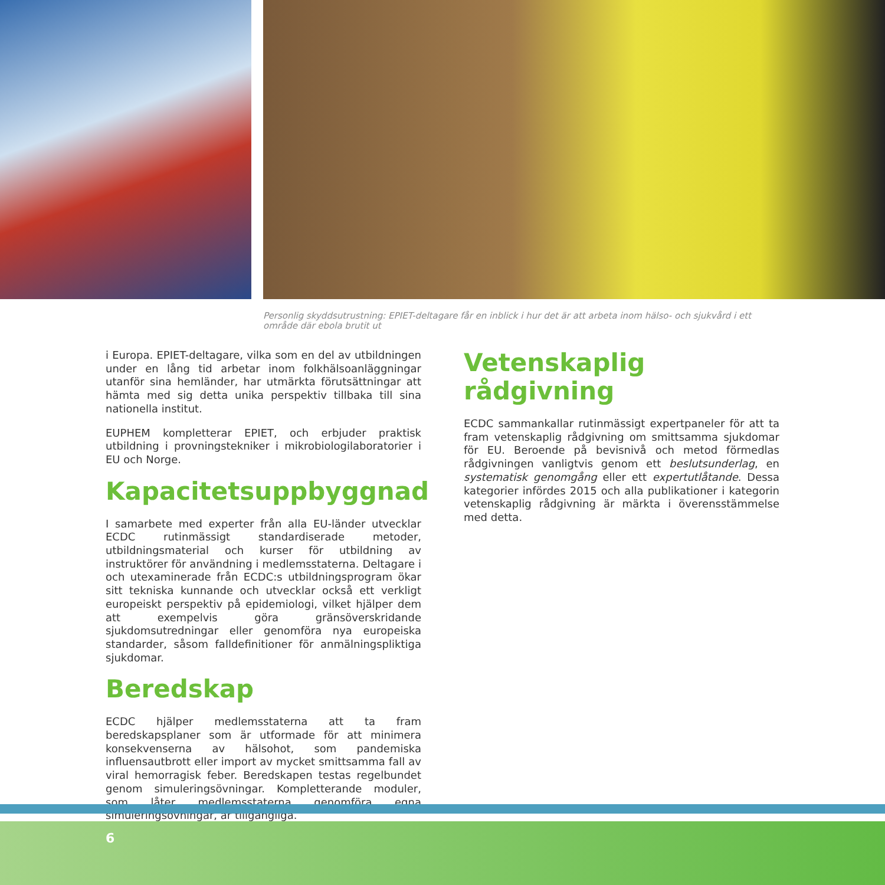Personlig skyddsutrustning: EPIET-deltagare får en inblick i hur det är att arbeta inom hälso- och sjukvård i ett område där ebola brutit ut
i Europa. EPIET-deltagare, vilka som en del av utbildningen under en lång tid arbetar inom folkhälsoanläggningar utanför sina hemländer, har utmärkta förutsättningar att hämta med sig detta unika perspektiv tillbaka till sina nationella institut.
EUPHEM kompletterar EPIET, och erbjuder praktisk utbildning i provningstekniker i mikrobiologilaboratorier i EU och Norge.
Kapacitetsuppbyggnad
I samarbete med experter från alla EU-länder utvecklar ECDC rutinmässigt standardiserade metoder, utbildningsmaterial och kurser för utbildning av instruktörer för användning i medlemsstaterna. Deltagare i och utexaminerade från ECDC:s utbildningsprogram ökar sitt tekniska kunnande och utvecklar också ett verkligt europeiskt perspektiv på epidemiologi, vilket hjälper dem att exempelvis göra gränsöverskridande sjukdomsutredningar eller genomföra nya europeiska standarder, såsom falldefinitioner för anmälningspliktiga sjukdomar.
Beredskap
ECDC hjälper medlemsstaterna att ta fram beredskapsplaner som är utformade för att minimera konsekvenserna av hälsohot, som pandemiska influensautbrott eller import av mycket smittsamma fall av viral hemorragisk feber. Beredskapen testas regelbundet genom simuleringsövningar. Kompletterande moduler, som låter medlemsstaterna genomföra egna simuleringsövningar, är tillgängliga.
Vetenskaplig rådgivning
ECDC sammankallar rutinmässigt expertpaneler för att ta fram vetenskaplig rådgivning om smittsamma sjukdomar för EU. Beroende på bevisnivå och metod förmedlas rådgivningen vanligtvis genom ett beslutsunderlag, en systematisk genomgång eller ett expertutlåtande. Dessa kategorier infördes 2015 och alla publikationer i kategorin vetenskaplig rådgivning är märkta i överensstämmelse med detta.
6